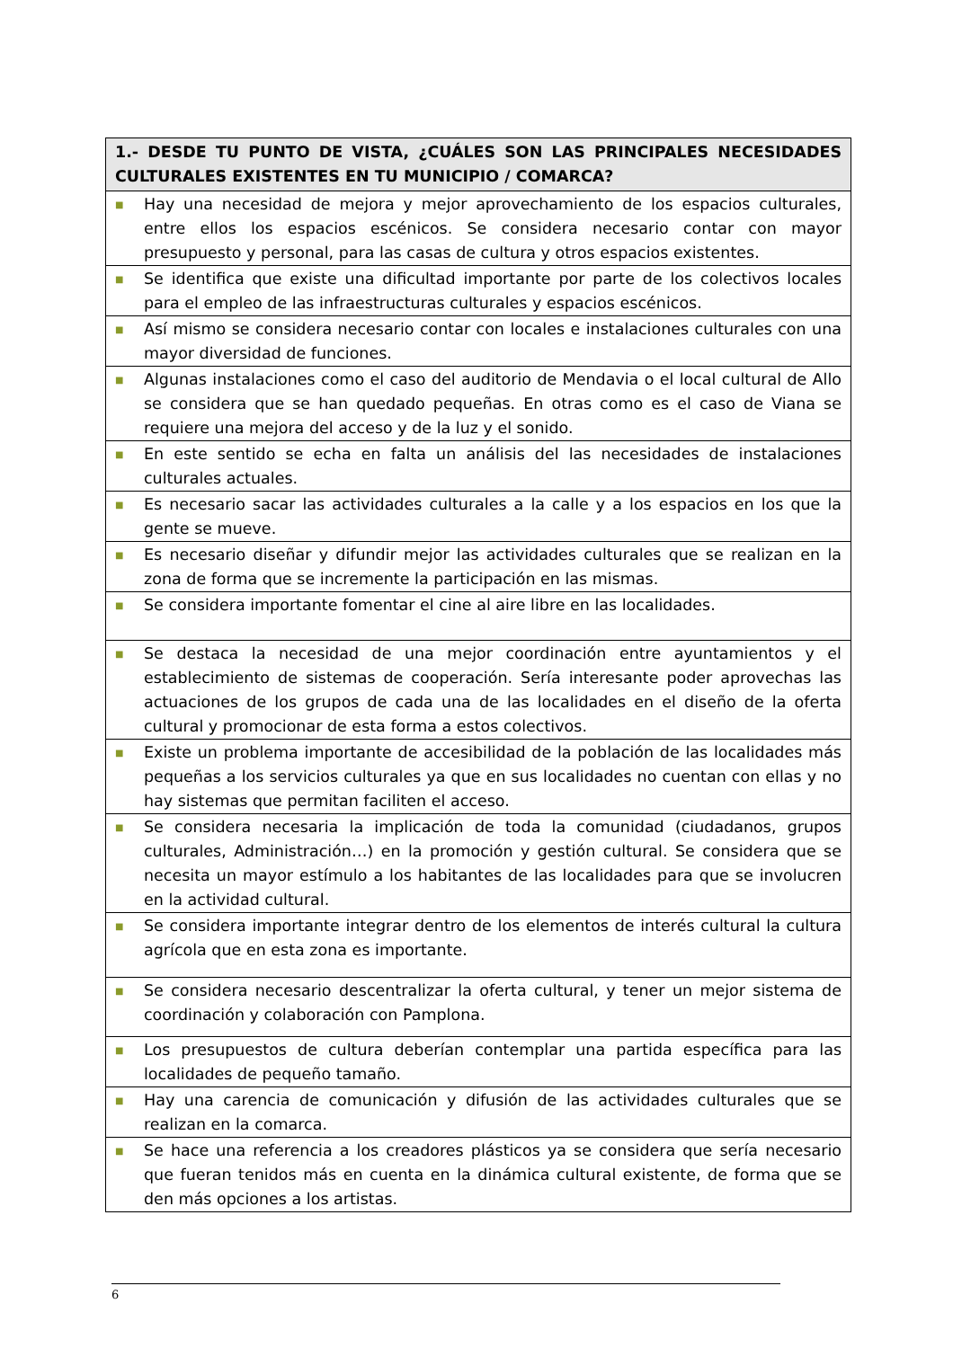| 1.- DESDE TU PUNTO DE VISTA, ¿CUÁLES SON LAS PRINCIPALES NECESIDADES CULTURALES EXISTENTES EN TU MUNICIPIO / COMARCA? |
| --- |
| ■ Hay una necesidad de mejora y mejor aprovechamiento de los espacios culturales, entre ellos los espacios escénicos. Se considera necesario contar con mayor presupuesto y personal, para las casas de cultura y otros espacios existentes. |
| ■ Se identifica que existe una dificultad importante por parte de los colectivos locales para el empleo de las infraestructuras culturales y espacios escénicos. |
| ■ Así mismo se considera necesario contar con locales e instalaciones culturales con una mayor diversidad de funciones. |
| ■ Algunas instalaciones como el caso del auditorio de Mendavia o el local cultural de Allo se considera que se han quedado pequeñas. En otras como es el caso de Viana se requiere una mejora del acceso y de la luz y el sonido. |
| ■ En este sentido se echa en falta un análisis del las necesidades de instalaciones culturales actuales. |
| ■ Es necesario sacar las actividades culturales a la calle y a los espacios en los que la gente se mueve. |
| ■ Es necesario diseñar y difundir mejor las actividades culturales que se realizan en la zona de forma que se incremente la participación en las mismas. |
| ■ Se considera importante fomentar el cine al aire libre en las localidades. |
| ■ Se destaca la necesidad de una mejor coordinación entre ayuntamientos y el establecimiento de sistemas de cooperación. Sería interesante poder aprovechas las actuaciones de los grupos de cada una de las localidades en el diseño de la oferta cultural y promocionar de esta forma a estos colectivos. |
| ■ Existe un problema importante de accesibilidad de la población de las localidades más pequeñas a los servicios culturales ya que en sus localidades no cuentan con ellas y no hay sistemas que permitan faciliten el acceso. |
| ■ Se considera necesaria la implicación de toda la comunidad (ciudadanos, grupos culturales, Administración…) en la promoción y gestión cultural. Se considera que se necesita un mayor estímulo a los habitantes de las localidades para que se involucren en la actividad cultural. |
| ■ Se considera importante integrar dentro de los elementos de interés cultural la cultura agrícola que en esta zona es importante. |
| ■ Se considera necesario descentralizar la oferta cultural, y tener un mejor sistema de coordinación y colaboración con Pamplona. |
| ■ Los presupuestos de cultura deberían contemplar una partida específica para las localidades de pequeño tamaño. |
| ■ Hay una carencia de comunicación y difusión de las actividades culturales que se realizan en la comarca. |
| ■ Se hace una referencia a los creadores plásticos ya se considera que sería necesario que fueran tenidos más en cuenta en la dinámica cultural existente, de forma que se den más opciones a los artistas. |
6